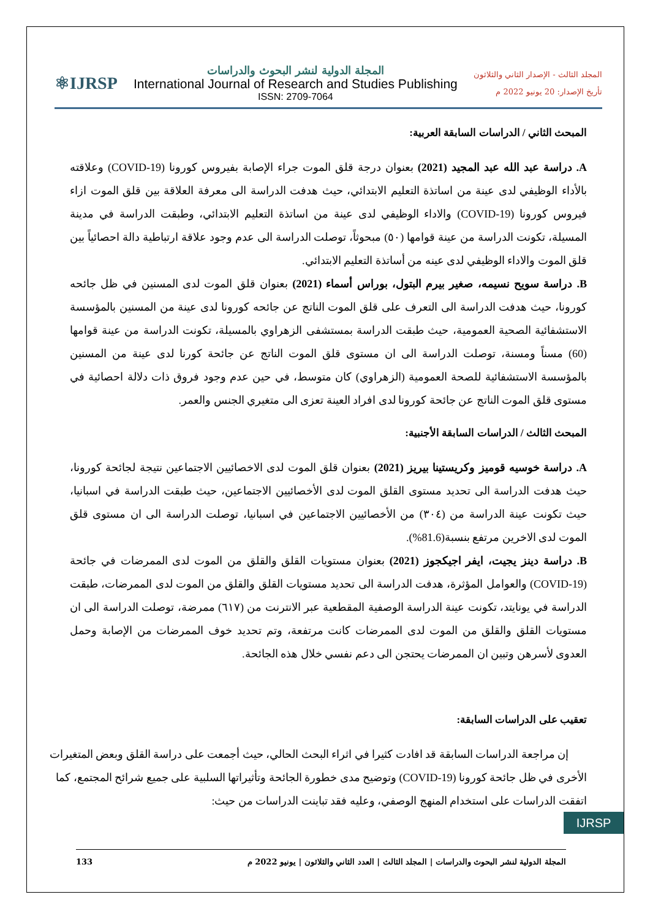⚛IJRSP
المجلة الدولية لنشر البحوث والدراسات
International Journal of Research and Studies Publishing
ISSN: 2709-7064
المجلد الثالث - الإصدار الثاني والثلاثون
تأريخ الإصدار: 20 يونيو 2022 م
المبحث الثاني / الدراسات السابقة العربية:
A. دراسة عبد الله عبد المجيد (2021) بعنوان درجة قلق الموت جراء الإصابة بفيروس كورونا (COVID-19) وعلاقته بالأداء الوظيفي لدى عينة من اساتذة التعليم الابتدائي، حيث هدفت الدراسة الى معرفة العلاقة بين قلق الموت ازاء فيروس كورونا (COVID-19) والاداء الوظيفي لدى عينة من اساتذة التعليم الابتدائي، وطبقت الدراسة في مدينة المسيلة، تكونت الدراسة من عينة قوامها (٥٠) مبحوثاً، توصلت الدراسة الى عدم وجود علاقة ارتباطية دالة احصائياً بين قلق الموت والاداء الوظيفي لدى عينه من أساتذة التعليم الابتدائي.
B. دراسة سويح نسيمه، صغير بيرم البتول، بوراس أسماء (2021) بعنوان قلق الموت لدى المسنين في ظل جائحه كورونا، حيث هدفت الدراسة الى التعرف على قلق الموت الناتج عن جائحه كورونا لدى عينة من المسنين بالمؤسسة الاستشفائية الصحية العمومية، حيث طبقت الدراسة بمستشفى الزهراوي بالمسيلة، تكونت الدراسة من عينة قوامها (60) مسناً ومسنة، توصلت الدراسة الى ان مستوى قلق الموت الناتج عن جائحة كورنا لدى عينة من المسنين بالمؤسسة الاستشفائية للصحة العمومية (الزهراوي) كان متوسط، في حين عدم وجود فروق ذات دلالة احصائية في مستوى قلق الموت الناتج عن جائحة كورونا لدى افراد العينة تعزى الى متغيري الجنس والعمر.
المبحث الثالث / الدراسات السابقة الأجنبية:
A. دراسة خوسيه قوميز وكريستينا بيريز (2021) بعنوان قلق الموت لدى الاخصائيين الاجتماعين نتيجة لجائحة كورونا، حيث هدفت الدراسة الى تحديد مستوى القلق الموت لدى الأخصائيين الاجتماعين، حيث طبقت الدراسة في اسبانيا، حيث تكونت عينة الدراسة من (٣٠٤) من الأخصائيين الاجتماعين في اسبانيا، توصلت الدراسة الى ان مستوى قلق الموت لدى الاخرين مرتفع بنسبة(81.6%).
B. دراسة دينز يجيت، ايفر اجيكجوز (2021) بعنوان مستويات القلق والقلق من الموت لدى الممرضات في جائحة (COVID-19) والعوامل المؤثرة، هدفت الدراسة الى تحديد مستويات القلق والقلق من الموت لدى الممرضات، طبقت الدراسة في يونايتد، تكونت عينة الدراسة الوصفية المقطعية عبر الانترنت من (٦١٧) ممرضة، توصلت الدراسة الى ان مستويات القلق والقلق من الموت لدى الممرضات كانت مرتفعة، وتم تحديد خوف الممرضات من الإصابة وحمل العدوى لأسرهن وتبين ان الممرضات يحتجن الى دعم نفسي خلال هذه الجائحة.
تعقيب على الدراسات السابقة:
إن مراجعة الدراسات السابقة قد افادت كثيرا في اثراء البحث الحالي، حيث أجمعت على دراسة القلق وبعض المتغيرات الأخرى في ظل جائحة كورونا (COVID-19) وتوضيح مدى خطورة الجائحة وتأثيراتها السلبية على جميع شرائح المجتمع، كما اتفقت الدراسات على استخدام المنهج الوصفي، وعليه فقد تباينت الدراسات من حيث:
المجلة الدولية لنشر البحوث والدراسات | المجلد الثالث | العدد الثاني والثلاثون | يونيو 2022 م 133
IJRSP